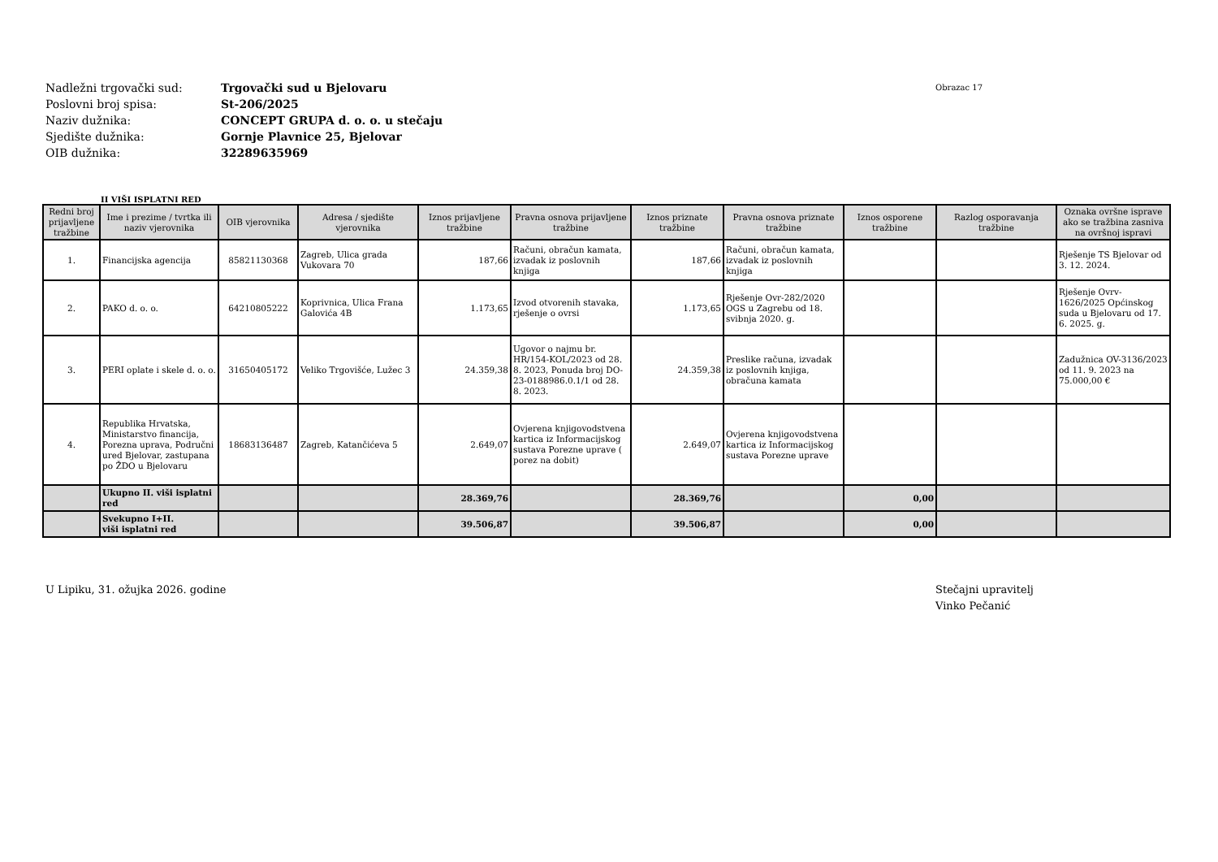Nadležni trgovački sud:
Poslovni broj spisa:
Naziv dužnika:
Sjedište dužnika:
OIB dužnika:
Trgovački sud u Bjelovaru
St-206/2025
CONCEPT GRUPA d. o. o. u stečaju
Gornje Plavnice 25, Bjelovar
32289635969
Obrazac 17
II VIŠI ISPLATNI RED
| Redni broj prijavljene tražbine | Ime i prezime / tvrtka ili naziv vjerovnika | OIB vjerovnika | Adresa / sjedište vjerovnika | Iznos prijavljene tražbine | Pravna osnova prijavljene tražbine | Iznos priznate tražbine | Pravna osnova priznate tražbine | Iznos osporene tražbine | Razlog osporavanja tražbine | Oznaka ovršne isprave ako se tražbina zasniva na ovršnoj ispravi |
| --- | --- | --- | --- | --- | --- | --- | --- | --- | --- | --- |
| 1. | Financijska agencija | 85821130368 | Zagreb, Ulica grada Vukovara 70 | 187,66 | Računi, obračun kamata, izvadak iz poslovnih knjiga | 187,66 | Računi, obračun kamata, izvadak iz poslovnih knjiga | | | Rješenje TS Bjelovar od 3. 12. 2024. |
| 2. | PAKO d. o. o. | 64210805222 | Koprivnica, Ulica Frana Galovića 4B | 1.173,65 | Izvod otvorenih stavaka, rješenje o ovrsi | 1.173,65 | Rješenje Ovr-282/2020 OGS u Zagrebu od 18. svibnja 2020. g. | | | Rješenje Ovrv-1626/2025 Općinskog suda u Bjelovaru od 17. 6. 2025. g. |
| 3. | PERI oplate i skele d. o. o. | 31650405172 | Veliko Trgovišće, Lužec 3 | 24.359,38 | Ugovor o najmu br. HR/154-KOL/2023 od 28. 8. 2023, Ponuda broj DO-23-0188986.0.1/1 od 28. 8. 2023. | 24.359,38 | Preslike računa, izvadak iz poslovnih knjiga, obračuna kamata | | | Zadužnica OV-3136/2023 od 11. 9. 2023 na 75.000,00 € |
| 4. | Republika Hrvatska, Ministarstvo financija, Porezna uprava, Područni ured Bjelovar, zastupana po ŽDO u Bjelovaru | 18683136487 | Zagreb, Katančićeva 5 | 2.649,07 | Ovjerena knjigovodstvena kartica iz Informacijskog sustava Porezne uprave ( porez na dobit) | 2.649,07 | Ovjerena knjigovodstvena kartica iz Informacijskog sustava Porezne uprave | | | |
| | Ukupno II. viši isplatni red | | | 28.369,76 | | 28.369,76 | | 0,00 | | |
| | Svekupno I+II. viši isplatni red | | | 39.506,87 | | 39.506,87 | | 0,00 | | |
U Lipiku, 31. ožujka 2026. godine
Stečajni upravitelj
Vinko Pečanić